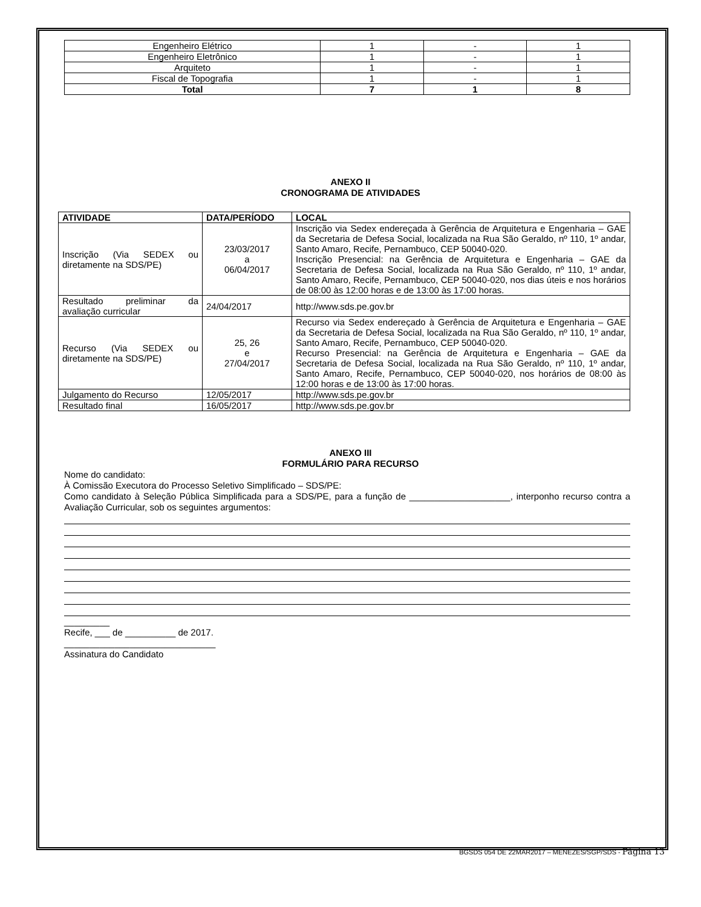| Engenheiro Elétrico | 1 | - | 1 |
| Engenheiro Eletrônico | 1 | - | 1 |
| Arquiteto | 1 | - | 1 |
| Fiscal de Topografia | 1 | - | 1 |
| Total | 7 | 1 | 8 |
ANEXO II
CRONOGRAMA DE ATIVIDADES
| ATIVIDADE | DATA/PERÍODO | LOCAL |
| --- | --- | --- |
| Inscrição (Via SEDEX ou diretamente na SDS/PE) | 23/03/2017 a 06/04/2017 | Inscrição via Sedex endereçada à Gerência de Arquitetura e Engenharia – GAE da Secretaria de Defesa Social, localizada na Rua São Geraldo, nº 110, 1º andar, Santo Amaro, Recife, Pernambuco, CEP 50040-020. Inscrição Presencial: na Gerência de Arquitetura e Engenharia – GAE da Secretaria de Defesa Social, localizada na Rua São Geraldo, nº 110, 1º andar, Santo Amaro, Recife, Pernambuco, CEP 50040-020, nos dias úteis e nos horários de 08:00 às 12:00 horas e de 13:00 às 17:00 horas. |
| Resultado preliminar da avaliação curricular | 24/04/2017 | http://www.sds.pe.gov.br |
| Recurso (Via SEDEX ou diretamente na SDS/PE) | 25, 26 e 27/04/2017 | Recurso via Sedex endereçado à Gerência de Arquitetura e Engenharia – GAE da Secretaria de Defesa Social, localizada na Rua São Geraldo, nº 110, 1º andar, Santo Amaro, Recife, Pernambuco, CEP 50040-020. Recurso Presencial: na Gerência de Arquitetura e Engenharia – GAE da Secretaria de Defesa Social, localizada na Rua São Geraldo, nº 110, 1º andar, Santo Amaro, Recife, Pernambuco, CEP 50040-020, nos horários de 08:00 às 12:00 horas e de 13:00 às 17:00 horas. |
| Julgamento do Recurso | 12/05/2017 | http://www.sds.pe.gov.br |
| Resultado final | 16/05/2017 | http://www.sds.pe.gov.br |
ANEXO III
FORMULÁRIO PARA RECURSO
Nome do candidato:
À Comissão Executora do Processo Seletivo Simplificado – SDS/PE:
Como candidato à Seleção Pública Simplificada para a SDS/PE, para a função de ____________________, interponho recurso contra a Avaliação Curricular, sob os seguintes argumentos:
_________
Recife, ___ de __________ de 2017.
______________________________
Assinatura do Candidato
BGSDS 054 DE 22MAR2017 – MENEZES/SGP/SDS - Página 13